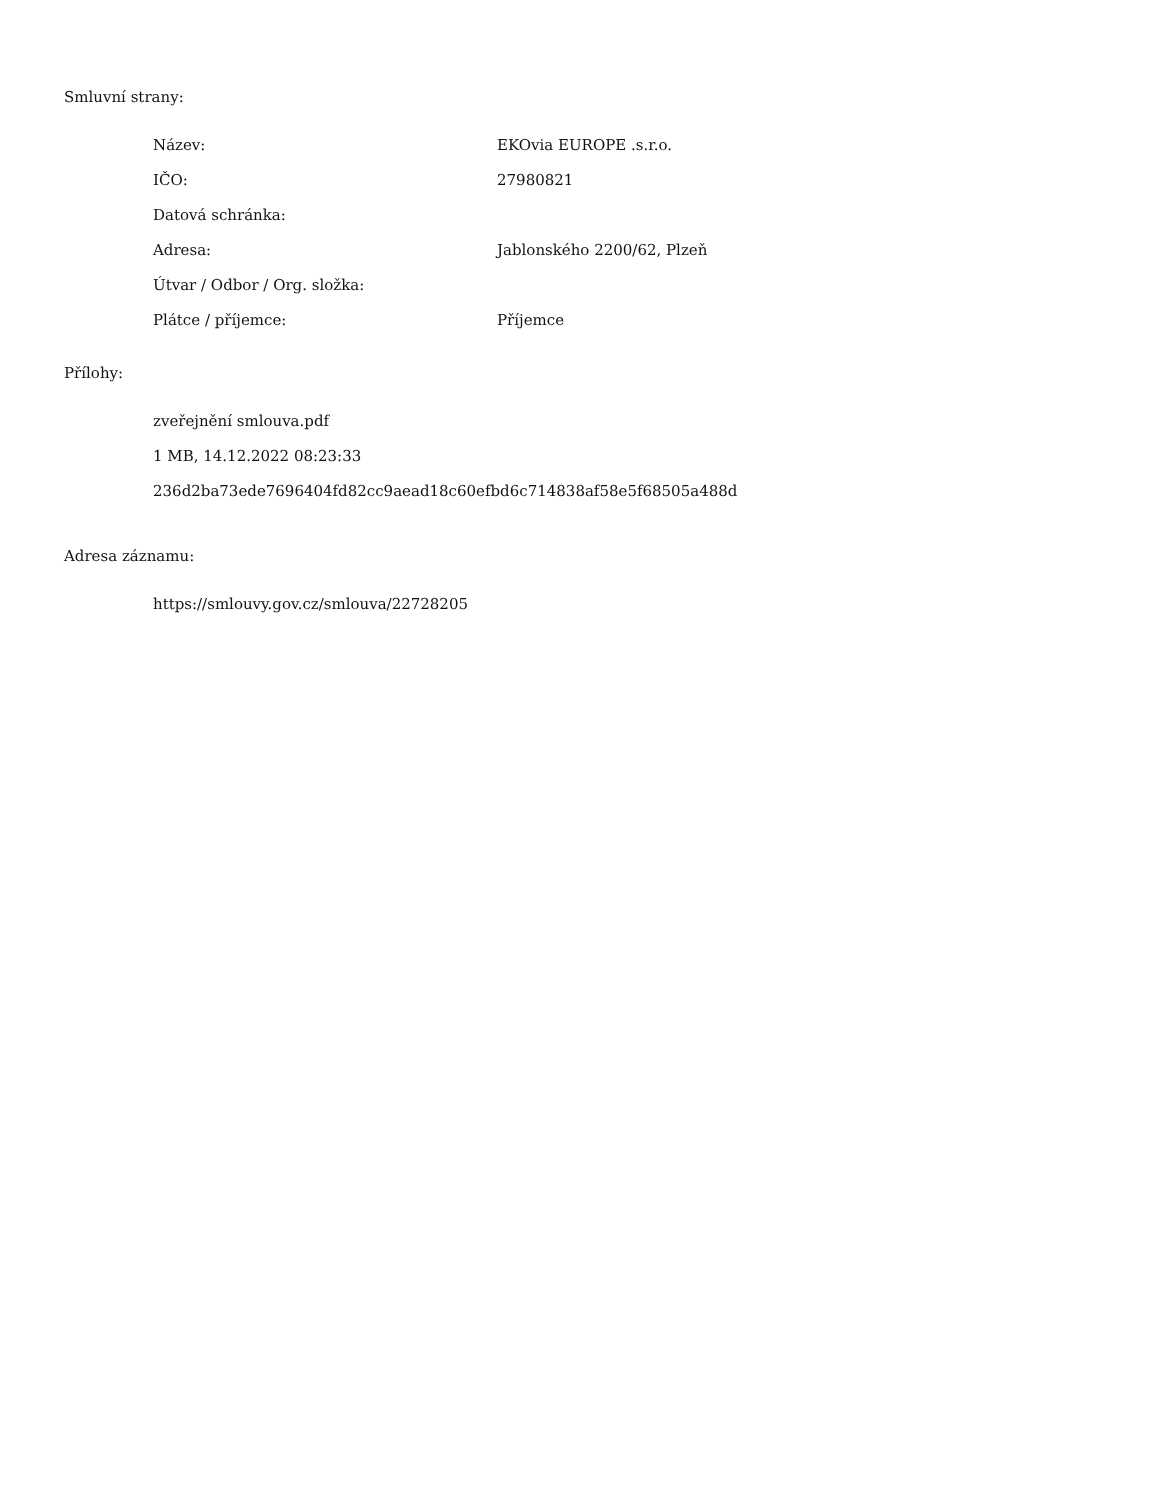Smluvní strany:
| Název: | EKOvia EUROPE .s.r.o. |
| IČO: | 27980821 |
| Datová schránka: | |
| Adresa: | Jablonského 2200/62, Plzeň |
| Útvar / Odbor / Org. složka: | |
| Plátce / příjemce: | Příjemce |
Přílohy:
zveřejnění smlouva.pdf
1 MB, 14.12.2022 08:23:33
236d2ba73ede7696404fd82cc9aead18c60efbd6c714838af58e5f68505a488d
Adresa záznamu:
https://smlouvy.gov.cz/smlouva/22728205